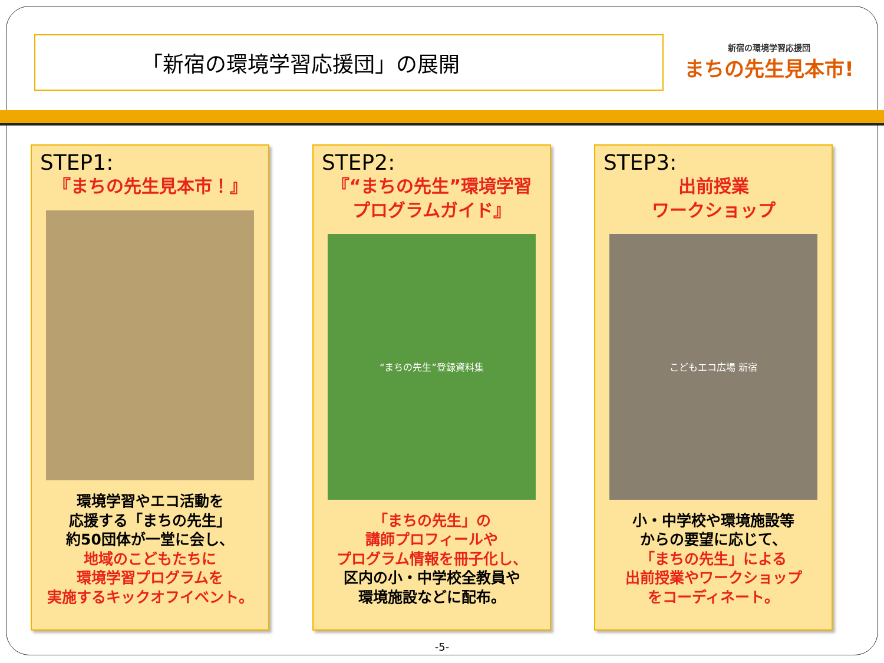「新宿の環境学習応援団」の展開
新宿の環境学習応援団
まちの先生見本市!
STEP1:
『まちの先生見本市！』
環境学習やエコ活動を
応援する「まちの先生」
約50団体が一堂に会し、
地域のこどもたちに
環境学習プログラムを
実施するキックオフイベント。
STEP2:
『“まちの先生”環境学習
プログラムガイド』
“まちの先生”登録資料集
「まちの先生」の
講師プロフィールや
プログラム情報を冊子化し、
区内の小・中学校全教員や
環境施設などに配布。
STEP3:
出前授業
ワークショップ
こどもエコ広場 新宿
小・中学校や環境施設等
からの要望に応じて、
「まちの先生」による
出前授業やワークショップ
をコーディネート。
-5-